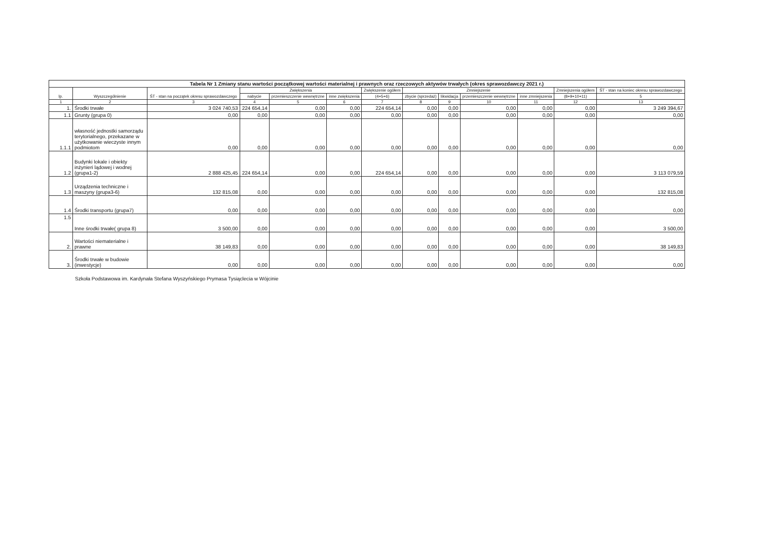| Tabela Nr 1 Zmiany stanu wartości początkowej wartości materialnej i prawnych oraz rzeczowych aktywów trwałych (okres sprawozdawczy 2021 r.) | | | | | | | | | | | | |
| --- | --- | --- | --- | --- | --- | --- | --- | --- | --- | --- | --- | --- |
| lp. | Wyszczególnienie | ŚT - stan na początek okresu sprawozdawczego | Zwiększenia | | | Zwiększenie ogółem | Zmniejszenie | | | | Zmniejszenia ogółem | ŚT - stan na koniec okresu sprawozdawczego |
| | | | nabycie | przemieszczenie wewnętrzne | inne zwiększenia | (4+5+6) | zbycie (sprzedaż) | likwidacja | przemieszczenie wewnętrzne | inne zmniejszenia | (8+9+10+11) | 5 |
| 1 | 2 | 3 | 4 | 5 | 6 | 7 | 8 | 9 | 10 | 11 | 12 | 13 |
| 1. | Środki trwałe | 3 024 740,53 | 224 654,14 | 0,00 | 0,00 | 224 654,14 | 0,00 | 0,00 | 0,00 | 0,00 | 0,00 | 3 249 394,67 |
| 1.1 | Grunty (grupa 0) | 0,00 | 0,00 | 0,00 | 0,00 | 0,00 | 0,00 | 0,00 | 0,00 | 0,00 | 0,00 | 0,00 |
| 1.1.1 | własność jednostki samorządu terytorialnego, przekazane w użytkowanie wieczyste innym podmiotom | 0,00 | 0,00 | 0,00 | 0,00 | 0,00 | 0,00 | 0,00 | 0,00 | 0,00 | 0,00 | 0,00 |
| 1.2 | Budynki lokale i obiekty inżynieri lądowej i wodnej (grupa1-2) | 2 888 425,45 | 224 654,14 | 0,00 | 0,00 | 224 654,14 | 0,00 | 0,00 | 0,00 | 0,00 | 0,00 | 3 113 079,59 |
| 1.3 | Urządzenia techniczne i maszyny (grupa3-6) | 132 815,08 | 0,00 | 0,00 | 0,00 | 0,00 | 0,00 | 0,00 | 0,00 | 0,00 | 0,00 | 132 815,08 |
| 1.4 | Środki transportu (grupa7) | 0,00 | 0,00 | 0,00 | 0,00 | 0,00 | 0,00 | 0,00 | 0,00 | 0,00 | 0,00 | 0,00 |
| 1.5 | Inne środki trwałe( grupa 8) | 3 500,00 | 0,00 | 0,00 | 0,00 | 0,00 | 0,00 | 0,00 | 0,00 | 0,00 | 0,00 | 3 500,00 |
| 2. | Wartości niematerialne i prawne | 38 149,83 | 0,00 | 0,00 | 0,00 | 0,00 | 0,00 | 0,00 | 0,00 | 0,00 | 0,00 | 38 149,83 |
| 3. | Środki trwałe w budowie (inwestycje) | 0,00 | 0,00 | 0,00 | 0,00 | 0,00 | 0,00 | 0,00 | 0,00 | 0,00 | 0,00 | 0,00 |
Szkoła Podstawowa im. Kardynała Stefana Wyszyńskiego Prymasa Tysiąclecia w Wójcinie